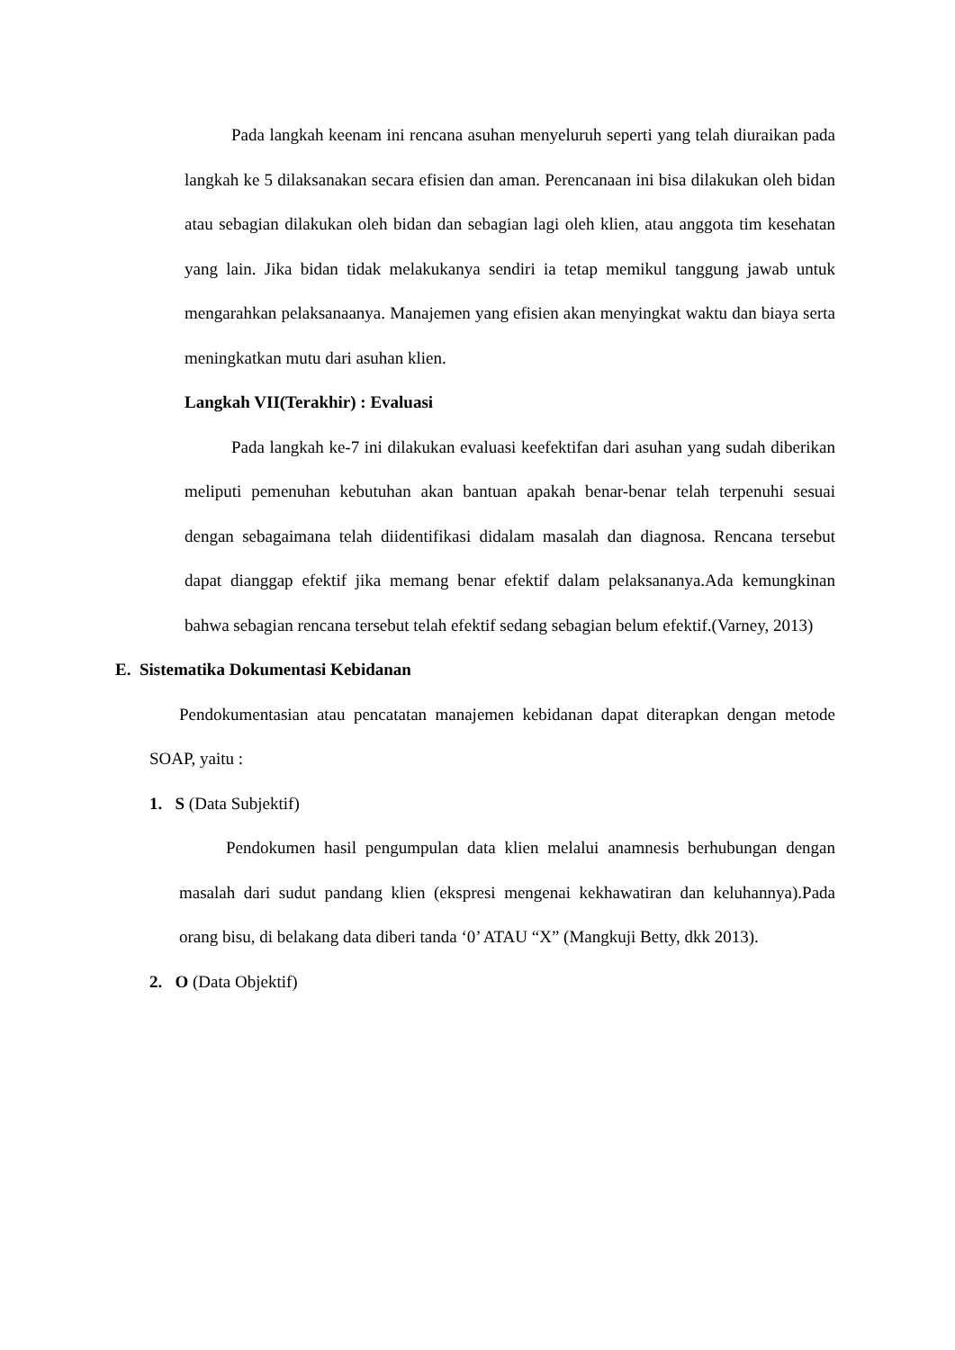Pada langkah keenam ini rencana asuhan menyeluruh seperti yang telah diuraikan pada langkah ke 5 dilaksanakan secara efisien dan aman. Perencanaan ini bisa dilakukan oleh bidan atau sebagian dilakukan oleh bidan dan sebagian lagi oleh klien, atau anggota tim kesehatan yang lain. Jika bidan tidak melakukanya sendiri ia tetap memikul tanggung jawab untuk mengarahkan pelaksanaanya. Manajemen yang efisien akan menyingkat waktu dan biaya serta meningkatkan mutu dari asuhan klien.
Langkah VII(Terakhir) : Evaluasi
Pada langkah ke-7 ini dilakukan evaluasi keefektifan dari asuhan yang sudah diberikan meliputi pemenuhan kebutuhan akan bantuan apakah benar-benar telah terpenuhi sesuai dengan sebagaimana telah diidentifikasi didalam masalah dan diagnosa. Rencana tersebut dapat dianggap efektif jika memang benar efektif dalam pelaksananya.Ada kemungkinan bahwa sebagian rencana tersebut telah efektif sedang sebagian belum efektif.(Varney, 2013)
E. Sistematika Dokumentasi Kebidanan
Pendokumentasian atau pencatatan manajemen kebidanan dapat diterapkan dengan metode SOAP, yaitu :
1. S (Data Subjektif)
Pendokumen hasil pengumpulan data klien melalui anamnesis berhubungan dengan masalah dari sudut pandang klien (ekspresi mengenai kekhawatiran dan keluhannya).Pada orang bisu, di belakang data diberi tanda ‘0’ ATAU “X” (Mangkuji Betty, dkk 2013).
2. O (Data Objektif)